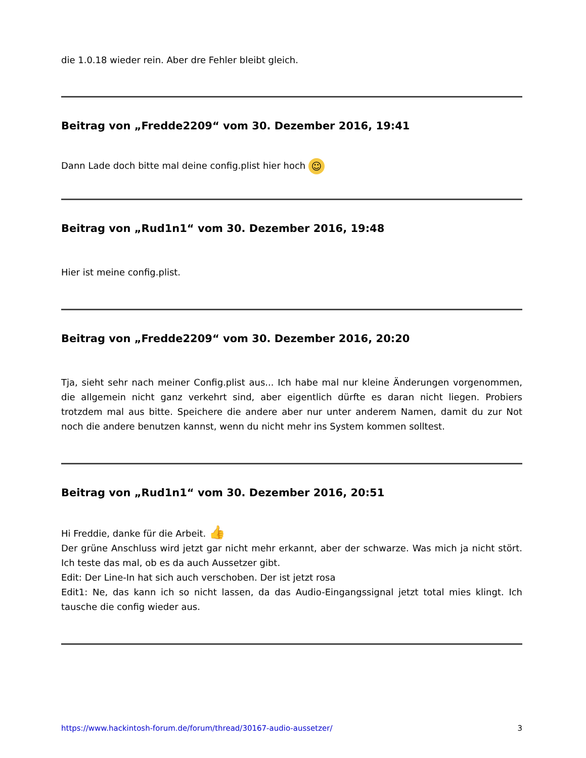die 1.0.18 wieder rein. Aber dre Fehler bleibt gleich.
Beitrag von „Fredde2209“ vom 30. Dezember 2016, 19:41
Dann Lade doch bitte mal deine config.plist hier hoch ☺
Beitrag von „Rud1n1“ vom 30. Dezember 2016, 19:48
Hier ist meine config.plist.
Beitrag von „Fredde2209“ vom 30. Dezember 2016, 20:20
Tja, sieht sehr nach meiner Config.plist aus... Ich habe mal nur kleine Änderungen vorgenommen, die allgemein nicht ganz verkehrt sind, aber eigentlich dürfte es daran nicht liegen. Probiers trotzdem mal aus bitte. Speichere die andere aber nur unter anderem Namen, damit du zur Not noch die andere benutzen kannst, wenn du nicht mehr ins System kommen solltest.
Beitrag von „Rud1n1“ vom 30. Dezember 2016, 20:51
Hi Freddie, danke für die Arbeit. 👍
Der grüne Anschluss wird jetzt gar nicht mehr erkannt, aber der schwarze. Was mich ja nicht stört. Ich teste das mal, ob es da auch Aussetzer gibt.
Edit: Der Line-In hat sich auch verschoben. Der ist jetzt rosa
Edit1: Ne, das kann ich so nicht lassen, da das Audio-Eingangssignal jetzt total mies klingt. Ich tausche die config wieder aus.
https://www.hackintosh-forum.de/forum/thread/30167-audio-aussetzer/ 3